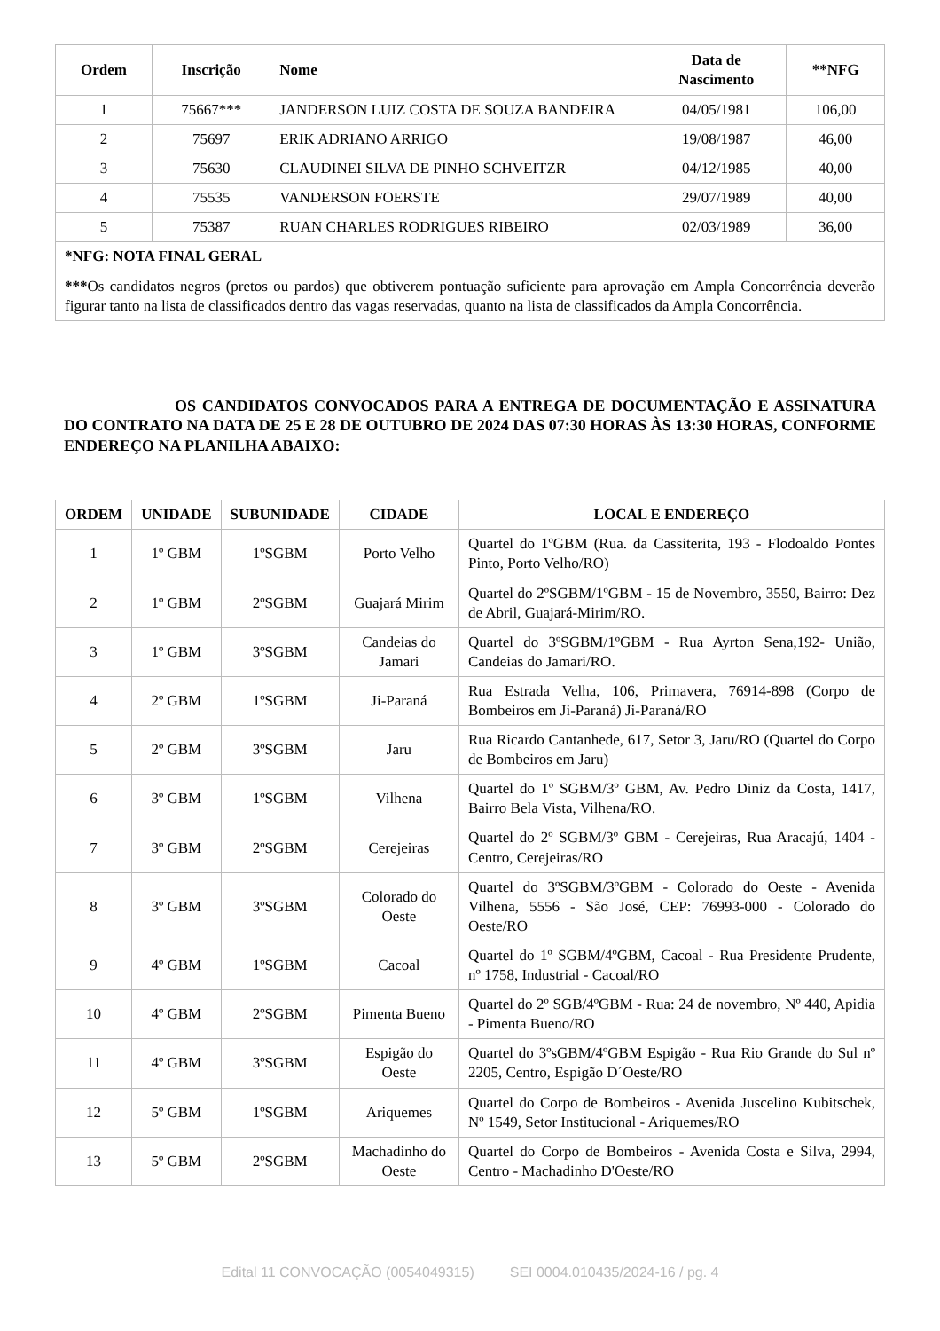| Ordem | Inscrição | Nome | Data de Nascimento | **NFG |
| --- | --- | --- | --- | --- |
| 1 | 75667*** | JANDERSON LUIZ COSTA DE SOUZA BANDEIRA | 04/05/1981 | 106,00 |
| 2 | 75697 | ERIK ADRIANO ARRIGO | 19/08/1987 | 46,00 |
| 3 | 75630 | CLAUDINEI SILVA DE PINHO SCHVEITZR | 04/12/1985 | 40,00 |
| 4 | 75535 | VANDERSON FOERSTE | 29/07/1989 | 40,00 |
| 5 | 75387 | RUAN CHARLES RODRIGUES RIBEIRO | 02/03/1989 | 36,00 |
| *NFG: NOTA FINAL GERAL | | | | |
| *** Os candidatos negros (pretos ou pardos) que obtiverem pontuação suficiente para aprovação em Ampla Concorrência deverão figurar tanto na lista de classificados dentro das vagas reservadas, quanto na lista de classificados da Ampla Concorrência. | | | | |
OS CANDIDATOS CONVOCADOS PARA A ENTREGA DE DOCUMENTAÇÃO E ASSINATURA DO CONTRATO NA DATA DE 25 E 28 DE OUTUBRO DE 2024 DAS 07:30 HORAS ÀS 13:30 HORAS, CONFORME ENDEREÇO NA PLANILHA ABAIXO:
| ORDEM | UNIDADE | SUBUNIDADE | CIDADE | LOCAL E ENDEREÇO |
| --- | --- | --- | --- | --- |
| 1 | 1º GBM | 1ºSGBM | Porto Velho | Quartel do 1ºGBM (Rua. da Cassiterita, 193 - Flodoaldo Pontes Pinto, Porto Velho/RO) |
| 2 | 1º GBM | 2ºSGBM | Guajará Mirim | Quartel do 2ºSGBM/1ºGBM - 15 de Novembro, 3550, Bairro: Dez de Abril, Guajará-Mirim/RO. |
| 3 | 1º GBM | 3ºSGBM | Candeias do Jamari | Quartel do 3ºSGBM/1ºGBM - Rua Ayrton Sena,192- União, Candeias do Jamari/RO. |
| 4 | 2º GBM | 1ºSGBM | Ji-Paraná | Rua Estrada Velha, 106, Primavera, 76914-898 (Corpo de Bombeiros em Ji-Paraná) Ji-Paraná/RO |
| 5 | 2º GBM | 3ºSGBM | Jaru | Rua Ricardo Cantanhede, 617, Setor 3, Jaru/RO (Quartel do Corpo de Bombeiros em Jaru) |
| 6 | 3º GBM | 1ºSGBM | Vilhena | Quartel do 1º SGBM/3º GBM, Av. Pedro Diniz da Costa, 1417, Bairro Bela Vista, Vilhena/RO. |
| 7 | 3º GBM | 2ºSGBM | Cerejeiras | Quartel do 2º SGBM/3º GBM - Cerejeiras, Rua Aracajú, 1404 - Centro, Cerejeiras/RO |
| 8 | 3º GBM | 3ºSGBM | Colorado do Oeste | Quartel do 3ºSGBM/3ºGBM - Colorado do Oeste - Avenida Vilhena, 5556 - São José, CEP: 76993-000 - Colorado do Oeste/RO |
| 9 | 4º GBM | 1ºSGBM | Cacoal | Quartel do 1º SGBM/4ºGBM, Cacoal - Rua Presidente Prudente, nº 1758, Industrial - Cacoal/RO |
| 10 | 4º GBM | 2ºSGBM | Pimenta Bueno | Quartel do 2º SGB/4ºGBM - Rua: 24 de novembro, Nº 440, Apidia - Pimenta Bueno/RO |
| 11 | 4º GBM | 3ºSGBM | Espigão do Oeste | Quartel do 3ºsGBM/4ºGBM Espigão - Rua Rio Grande do Sul nº 2205, Centro, Espigão D´Oeste/RO |
| 12 | 5º GBM | 1ºSGBM | Ariquemes | Quartel do Corpo de Bombeiros - Avenida Juscelino Kubitschek, Nº 1549, Setor Institucional - Ariquemes/RO |
| 13 | 5º GBM | 2ºSGBM | Machadinho do Oeste | Quartel do Corpo de Bombeiros - Avenida Costa e Silva, 2994, Centro - Machadinho D'Oeste/RO |
Edital 11 CONVOCAÇÃO (0054049315) SEI 0004.010435/2024-16 / pg. 4